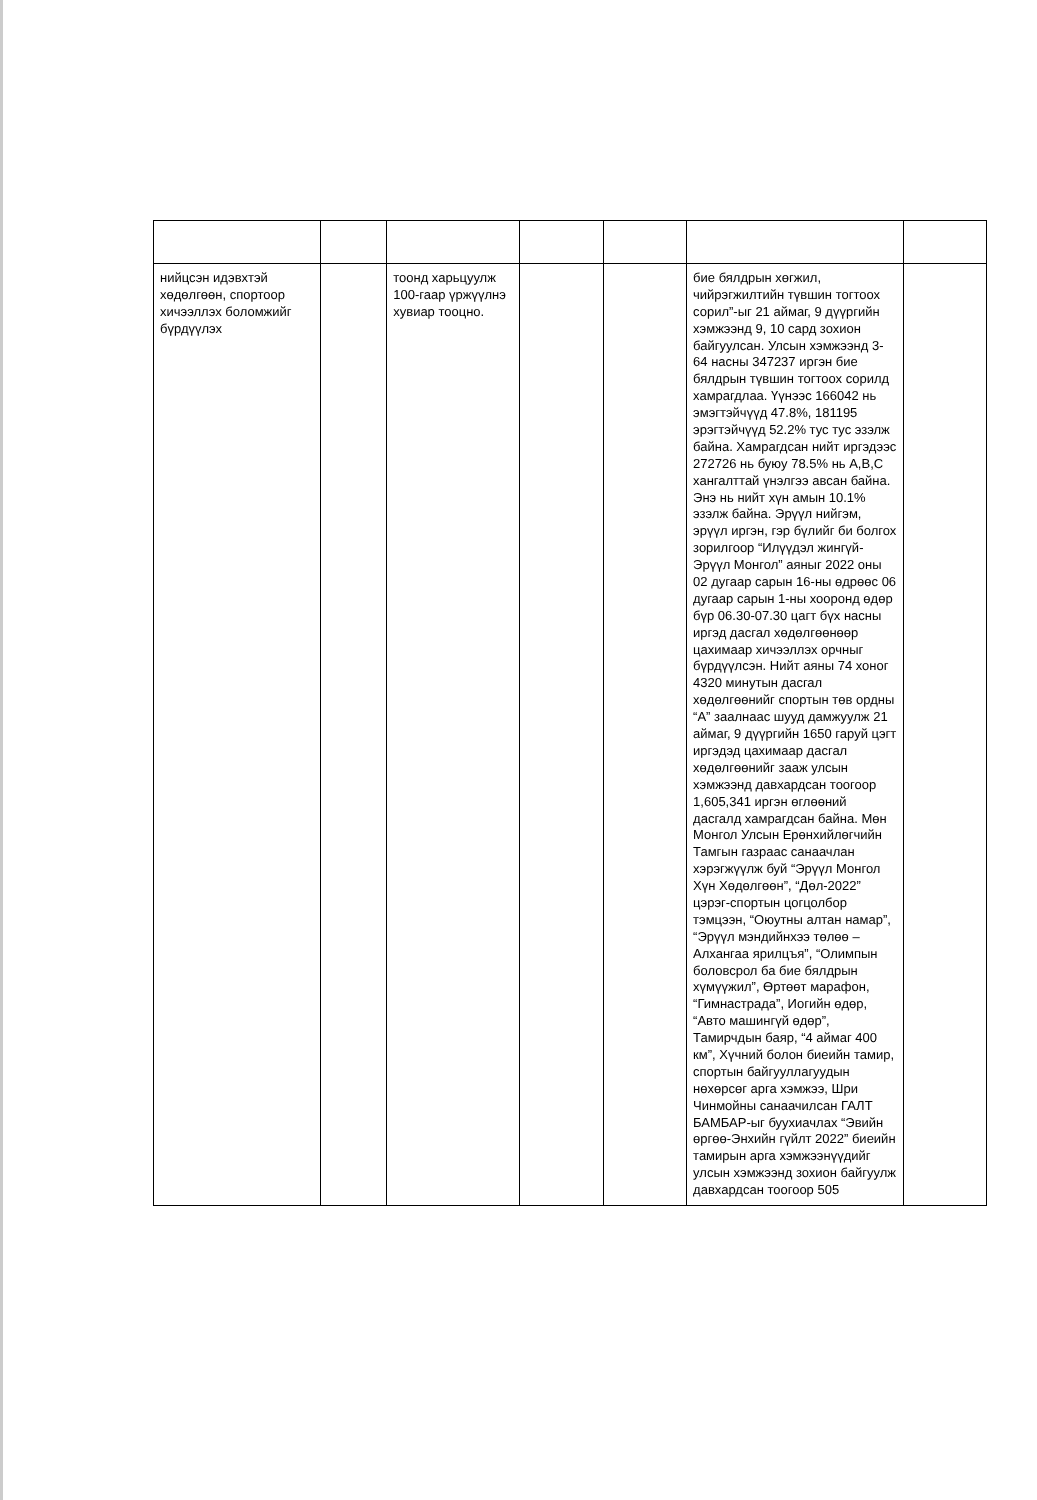| нийцсэн идэвхтэй хөдөлгөөн, спортоор хичээллэх боломжийг бүрдүүлэх | | тоонд харьцуулж 100-гаар үржүүлнэ хувиар тооцно. | | | бие бялдрын хөгжил, чийрэгжилтийн түвшин тогтоох сорил”-ыг 21 аймаг, 9 дүүргийн хэмжээнд 9, 10 сард зохион байгуулсан. Улсын хэмжээнд 3-64 насны 347237 иргэн бие бялдрын түвшин тогтоох сорилд хамрагдлаа. Үүнээс 166042 нь эмэгтэйчүүд 47.8%, 181195 эрэгтэйчүүд 52.2% тус тус эзэлж байна. Хамрагдсан нийт иргэдээс 272726 нь буюу 78.5% нь А,В,С хангалттай үнэлгээ авсан байна. Энэ нь нийт хүн амын 10.1% эзэлж байна. Эрүүл нийгэм, эрүүл иргэн, гэр бүлийг би болгох зорилгоор “Илүүдэл жингүй-Эрүүл Монгол” аяныг 2022 оны 02 дугаар сарын 16-ны өдрөөс 06 дугаар сарын 1-ны хооронд өдөр бүр 06.30-07.30 цагт бүх насны иргэд дасгал хөдөлгөөнөөр цахимаар хичээллэх орчныг бүрдүүлсэн. Нийт аяны 74 хоног 4320 минутын дасгал хөдөлгөөнийг спортын төв ордны “А” заалнаас шууд дамжуулж 21 аймаг, 9 дүүргийн 1650 гаруй цэгт иргэдэд цахимаар дасгал хөдөлгөөнийг зааж улсын хэмжээнд давхардсан тоогоор 1,605,341 иргэн өглөөний дасгалд хамрагдсан байна. Мөн Монгол Улсын Ерөнхийлөгчийн Тамгын газраас санаачлан хэрэгжүүлж буй “Эрүүл Монгол Хүн Хөдөлгөөн”, “Дөл-2022” цэрэг-спортын цогцолбор тэмцээн, “Оюутны алтан намар”, “Эрүүл мэндийнхээ төлөө – Алхангаа ярилцъя”, “Олимпын боловсрол ба бие бялдрын хүмүүжил”, Өртөөт марафон, “Гимнастрада”, Иогийн өдөр, “Авто машингүй өдөр”, Тамирчдын баяр, “4 аймаг 400 км”, Хүчний болон биеийн тамир, спортын байгууллагуудын нөхөрсөг арга хэмжээ, Шри Чинмойны санаачилсан ГАЛТ БАМБАР-ыг буухиачлах “Эвийн өргөө-Энхийн гүйлт 2022” биеийн тамирын арга хэмжээнүүдийг улсын хэмжээнд зохион байгуулж давхардсан тоогоор 505 | |